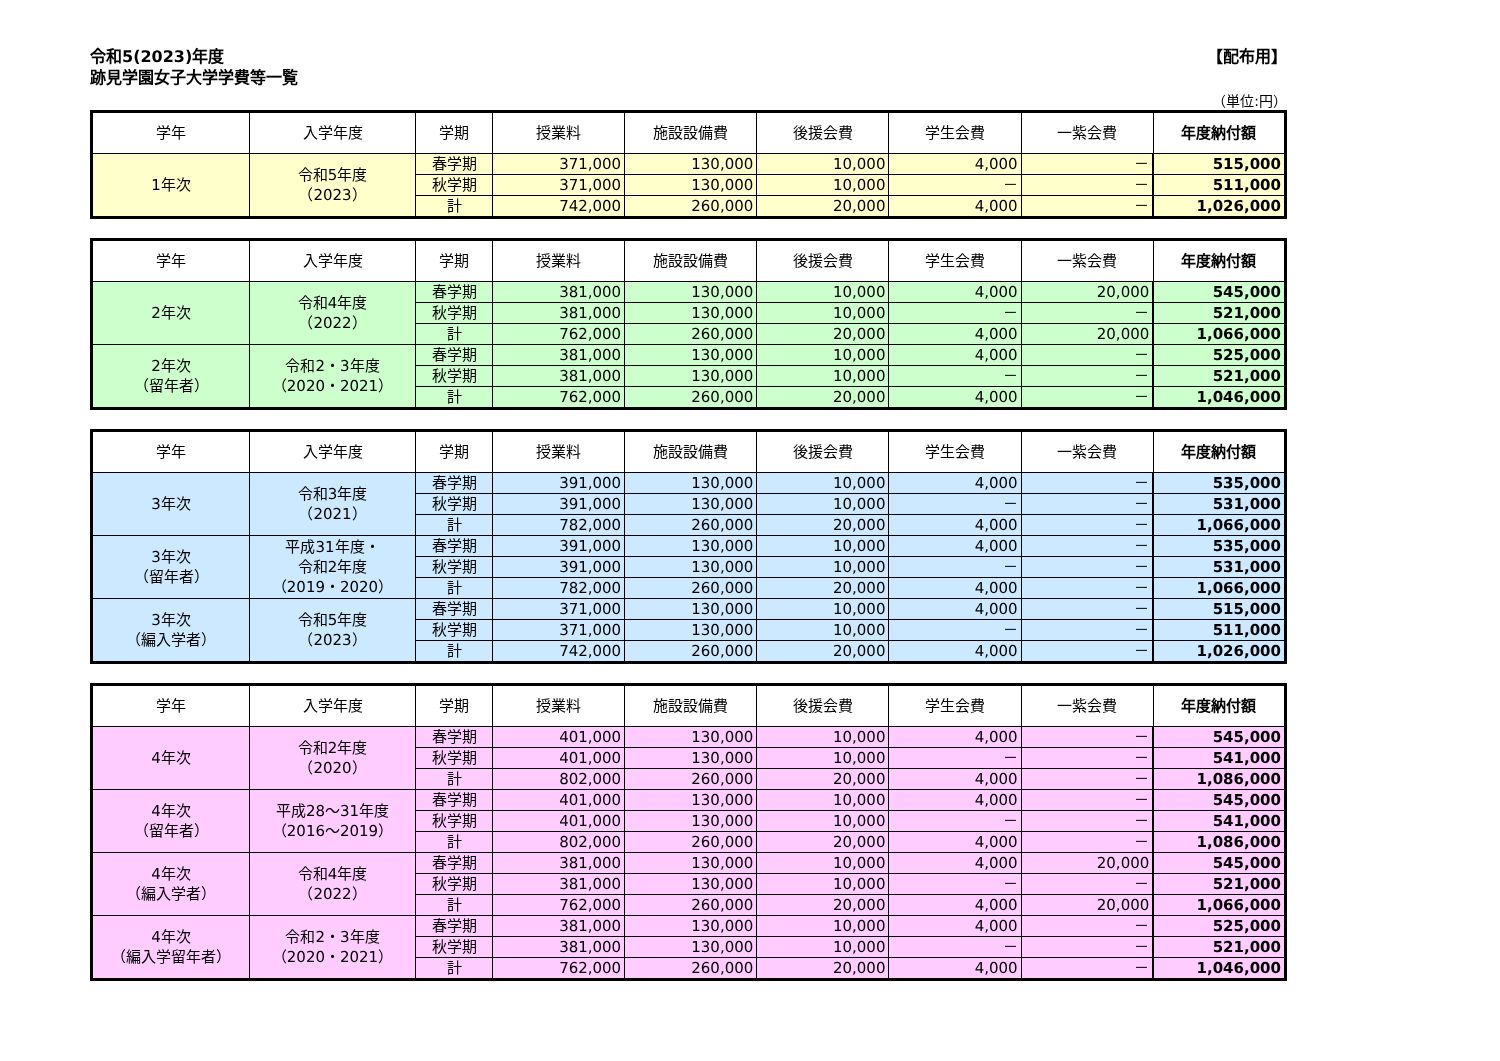令和5(2023)年度
跡見学園女子大学学費等一覧
【配布用】
（単位:円）
| 学年 | 入学年度 | 学期 | 授業料 | 施設設備費 | 後援会費 | 学生会費 | 一紫会費 | 年度納付額 |
| --- | --- | --- | --- | --- | --- | --- | --- | --- |
| 1年次 | 令和5年度 （2023） | 春学期 | 371,000 | 130,000 | 10,000 | 4,000 | － | 515,000 |
| | | 秋学期 | 371,000 | 130,000 | 10,000 | － | － | 511,000 |
| | | 計 | 742,000 | 260,000 | 20,000 | 4,000 | － | 1,026,000 |
| 学年 | 入学年度 | 学期 | 授業料 | 施設設備費 | 後援会費 | 学生会費 | 一紫会費 | 年度納付額 |
| --- | --- | --- | --- | --- | --- | --- | --- | --- |
| 2年次 | 令和4年度 （2022） | 春学期 | 381,000 | 130,000 | 10,000 | 4,000 | 20,000 | 545,000 |
| | | 秋学期 | 381,000 | 130,000 | 10,000 | － | － | 521,000 |
| | | 計 | 762,000 | 260,000 | 20,000 | 4,000 | 20,000 | 1,066,000 |
| 2年次 （留年者） | 令和2・3年度 （2020・2021） | 春学期 | 381,000 | 130,000 | 10,000 | 4,000 | － | 525,000 |
| | | 秋学期 | 381,000 | 130,000 | 10,000 | － | － | 521,000 |
| | | 計 | 762,000 | 260,000 | 20,000 | 4,000 | － | 1,046,000 |
| 学年 | 入学年度 | 学期 | 授業料 | 施設設備費 | 後援会費 | 学生会費 | 一紫会費 | 年度納付額 |
| --- | --- | --- | --- | --- | --- | --- | --- | --- |
| 3年次 | 令和3年度 （2021） | 春学期 | 391,000 | 130,000 | 10,000 | 4,000 | － | 535,000 |
| | | 秋学期 | 391,000 | 130,000 | 10,000 | － | － | 531,000 |
| | | 計 | 782,000 | 260,000 | 20,000 | 4,000 | － | 1,066,000 |
| 3年次 （留年者） | 平成31年度・ 令和2年度 （2019・2020） | 春学期 | 391,000 | 130,000 | 10,000 | 4,000 | － | 535,000 |
| | | 秋学期 | 391,000 | 130,000 | 10,000 | － | － | 531,000 |
| | | 計 | 782,000 | 260,000 | 20,000 | 4,000 | － | 1,066,000 |
| 3年次 （編入学者） | 令和5年度 （2023） | 春学期 | 371,000 | 130,000 | 10,000 | 4,000 | － | 515,000 |
| | | 秋学期 | 371,000 | 130,000 | 10,000 | － | － | 511,000 |
| | | 計 | 742,000 | 260,000 | 20,000 | 4,000 | － | 1,026,000 |
| 学年 | 入学年度 | 学期 | 授業料 | 施設設備費 | 後援会費 | 学生会費 | 一紫会費 | 年度納付額 |
| --- | --- | --- | --- | --- | --- | --- | --- | --- |
| 4年次 | 令和2年度 （2020） | 春学期 | 401,000 | 130,000 | 10,000 | 4,000 | － | 545,000 |
| | | 秋学期 | 401,000 | 130,000 | 10,000 | － | － | 541,000 |
| | | 計 | 802,000 | 260,000 | 20,000 | 4,000 | － | 1,086,000 |
| 4年次 （留年者） | 平成28～31年度 （2016～2019） | 春学期 | 401,000 | 130,000 | 10,000 | 4,000 | － | 545,000 |
| | | 秋学期 | 401,000 | 130,000 | 10,000 | － | － | 541,000 |
| | | 計 | 802,000 | 260,000 | 20,000 | 4,000 | － | 1,086,000 |
| 4年次 （編入学者） | 令和4年度 （2022） | 春学期 | 381,000 | 130,000 | 10,000 | 4,000 | 20,000 | 545,000 |
| | | 秋学期 | 381,000 | 130,000 | 10,000 | － | － | 521,000 |
| | | 計 | 762,000 | 260,000 | 20,000 | 4,000 | 20,000 | 1,066,000 |
| 4年次 （編入学留年者） | 令和2・3年度 （2020・2021） | 春学期 | 381,000 | 130,000 | 10,000 | 4,000 | － | 525,000 |
| | | 秋学期 | 381,000 | 130,000 | 10,000 | － | － | 521,000 |
| | | 計 | 762,000 | 260,000 | 20,000 | 4,000 | － | 1,046,000 |